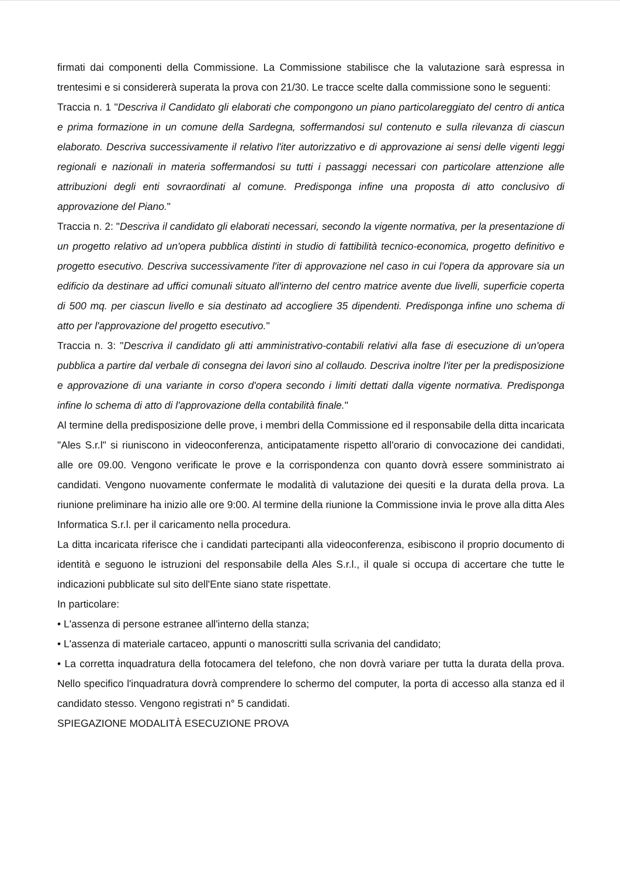firmati dai componenti della Commissione. La Commissione stabilisce che la valutazione sarà espressa in trentesimi e si considererà superata la prova con 21/30. Le tracce scelte dalla commissione sono le seguenti:
Traccia n. 1 "Descriva il Candidato gli elaborati che compongono un piano particolareggiato del centro di antica e prima formazione in un comune della Sardegna, soffermandosi sul contenuto e sulla rilevanza di ciascun elaborato. Descriva successivamente il relativo l'iter autorizzativo e di approvazione ai sensi delle vigenti leggi regionali e nazionali in materia soffermandosi su tutti i passaggi necessari con particolare attenzione alle attribuzioni degli enti sovraordinati al comune. Predisponga infine una proposta di atto conclusivo di approvazione del Piano."
Traccia n. 2: "Descriva il candidato gli elaborati necessari, secondo la vigente normativa, per la presentazione di un progetto relativo ad un'opera pubblica distinti in studio di fattibilità tecnico-economica, progetto definitivo e progetto esecutivo. Descriva successivamente l'iter di approvazione nel caso in cui l'opera da approvare sia un edificio da destinare ad uffici comunali situato all'interno del centro matrice avente due livelli, superficie coperta di 500 mq. per ciascun livello e sia destinato ad accogliere 35 dipendenti. Predisponga infine uno schema di atto per l'approvazione del progetto esecutivo."
Traccia n. 3: "Descriva il candidato gli atti amministrativo-contabili relativi alla fase di esecuzione di un'opera pubblica a partire dal verbale di consegna dei lavori sino al collaudo. Descriva inoltre l'iter per la predisposizione e approvazione di una variante in corso d'opera secondo i limiti dettati dalla vigente normativa. Predisponga infine lo schema di atto di l'approvazione della contabilità finale."
Al termine della predisposizione delle prove, i membri della Commissione ed il responsabile della ditta incaricata "Ales S.r.l" si riuniscono in videoconferenza, anticipatamente rispetto all'orario di convocazione dei candidati, alle ore 09.00. Vengono verificate le prove e la corrispondenza con quanto dovrà essere somministrato ai candidati. Vengono nuovamente confermate le modalità di valutazione dei quesiti e la durata della prova. La riunione preliminare ha inizio alle ore 9:00. Al termine della riunione la Commissione invia le prove alla ditta Ales Informatica S.r.l. per il caricamento nella procedura.
La ditta incaricata riferisce che i candidati partecipanti alla videoconferenza, esibiscono il proprio documento di identità e seguono le istruzioni del responsabile della Ales S.r.l., il quale si occupa di accertare che tutte le indicazioni pubblicate sul sito dell'Ente siano state rispettate.
In particolare:
• L'assenza di persone estranee all'interno della stanza;
• L'assenza di materiale cartaceo, appunti o manoscritti sulla scrivania del candidato;
• La corretta inquadratura della fotocamera del telefono, che non dovrà variare per tutta la durata della prova. Nello specifico l'inquadratura dovrà comprendere lo schermo del computer, la porta di accesso alla stanza ed il candidato stesso. Vengono registrati n° 5 candidati.
SPIEGAZIONE MODALITÀ ESECUZIONE PROVA